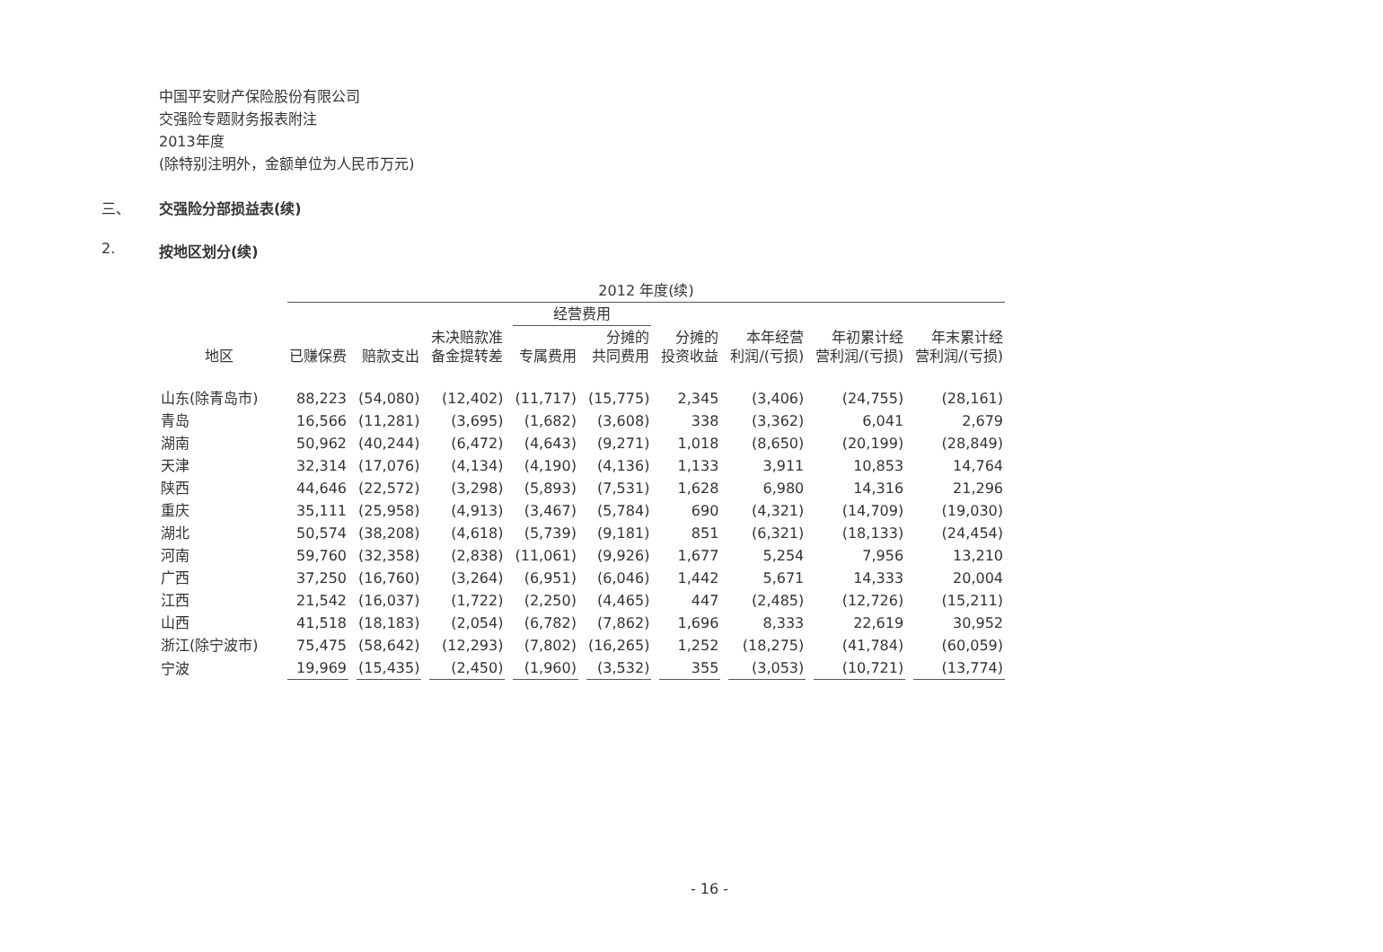中国平安财产保险股份有限公司
交强险专题财务报表附注
2013年度
(除特别注明外，金额单位为人民币万元)
三、 交强险分部损益表(续)
2. 按地区划分(续)
| | 2012 年度(续) | | | | | | | | |
| --- | --- | --- | --- | --- | --- | --- | --- | --- | --- |
| | | | | 经营费用 | | | | | |
| 地区 | 已赚保费 | 赔款支出 | 未决赔款准 备金提转差 | 专属费用 | 分摊的 共同费用 | 分摊的 投资收益 | 本年经营 利润/(亏损) | 年初累计经 营利润/(亏损) | 年末累计经 营利润/(亏损) |
| 山东(除青岛市) | 88,223 | (54,080) | (12,402) | (11,717) | (15,775) | 2,345 | (3,406) | (24,755) | (28,161) |
| 青岛 | 16,566 | (11,281) | (3,695) | (1,682) | (3,608) | 338 | (3,362) | 6,041 | 2,679 |
| 湖南 | 50,962 | (40,244) | (6,472) | (4,643) | (9,271) | 1,018 | (8,650) | (20,199) | (28,849) |
| 天津 | 32,314 | (17,076) | (4,134) | (4,190) | (4,136) | 1,133 | 3,911 | 10,853 | 14,764 |
| 陕西 | 44,646 | (22,572) | (3,298) | (5,893) | (7,531) | 1,628 | 6,980 | 14,316 | 21,296 |
| 重庆 | 35,111 | (25,958) | (4,913) | (3,467) | (5,784) | 690 | (4,321) | (14,709) | (19,030) |
| 湖北 | 50,574 | (38,208) | (4,618) | (5,739) | (9,181) | 851 | (6,321) | (18,133) | (24,454) |
| 河南 | 59,760 | (32,358) | (2,838) | (11,061) | (9,926) | 1,677 | 5,254 | 7,956 | 13,210 |
| 广西 | 37,250 | (16,760) | (3,264) | (6,951) | (6,046) | 1,442 | 5,671 | 14,333 | 20,004 |
| 江西 | 21,542 | (16,037) | (1,722) | (2,250) | (4,465) | 447 | (2,485) | (12,726) | (15,211) |
| 山西 | 41,518 | (18,183) | (2,054) | (6,782) | (7,862) | 1,696 | 8,333 | 22,619 | 30,952 |
| 浙江(除宁波市) | 75,475 | (58,642) | (12,293) | (7,802) | (16,265) | 1,252 | (18,275) | (41,784) | (60,059) |
| 宁波 | 19,969 | (15,435) | (2,450) | (1,960) | (3,532) | 355 | (3,053) | (10,721) | (13,774) |
- 16 -